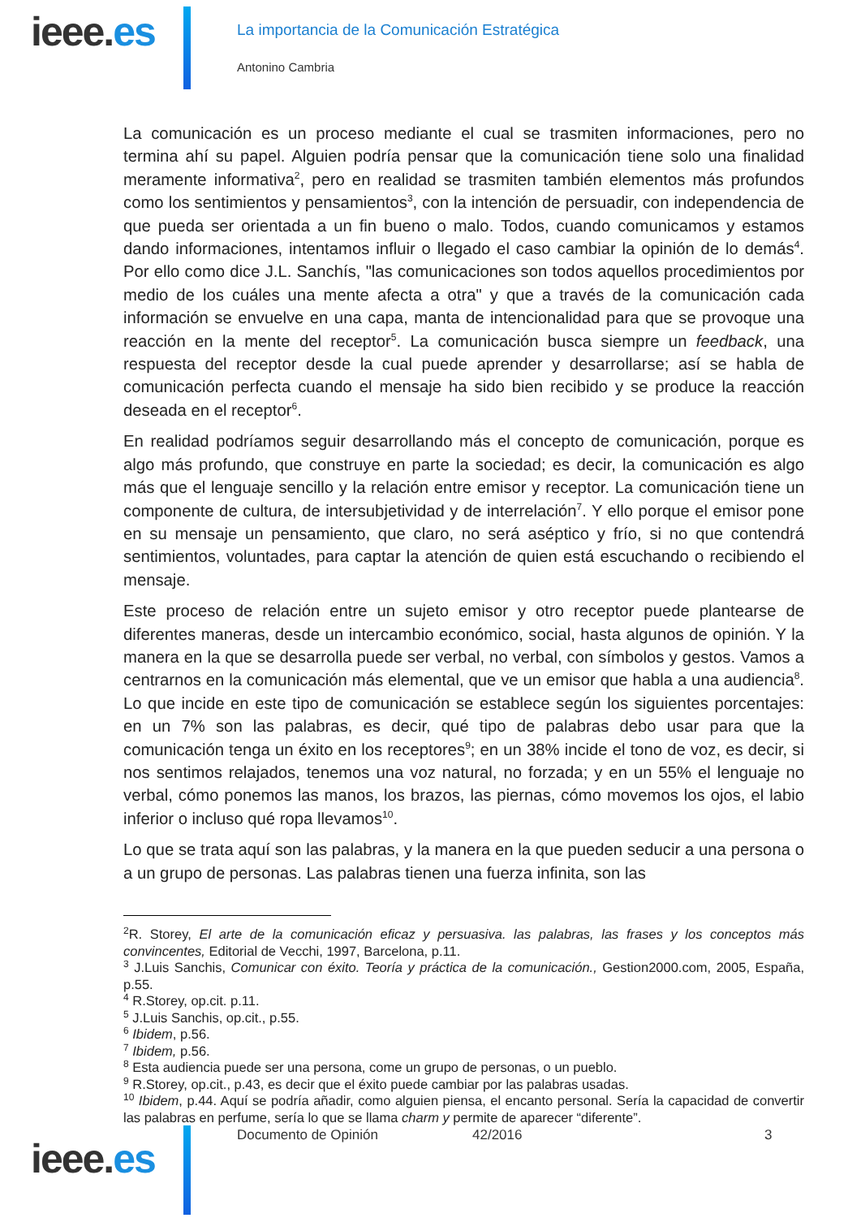ieee.es
La importancia de la Comunicación Estratégica
Antonino Cambria
La comunicación es un proceso mediante el cual se trasmiten informaciones, pero no termina ahí su papel. Alguien podría pensar que la comunicación tiene solo una finalidad meramente informativa<sup>2</sup>, pero en realidad se trasmiten también elementos más profundos como los sentimientos y pensamientos<sup>3</sup>, con la intención de persuadir, con independencia de que pueda ser orientada a un fin bueno o malo. Todos, cuando comunicamos y estamos dando informaciones, intentamos influir o llegado el caso cambiar la opinión de lo demás<sup>4</sup>. Por ello como dice J.L. Sanchís, "las comunicaciones son todos aquellos procedimientos por medio de los cuáles una mente afecta a otra" y que a través de la comunicación cada información se envuelve en una capa, manta de intencionalidad para que se provoque una reacción en la mente del receptor<sup>5</sup>. La comunicación busca siempre un feedback, una respuesta del receptor desde la cual puede aprender y desarrollarse; así se habla de comunicación perfecta cuando el mensaje ha sido bien recibido y se produce la reacción deseada en el receptor<sup>6</sup>.
En realidad podríamos seguir desarrollando más el concepto de comunicación, porque es algo más profundo, que construye en parte la sociedad; es decir, la comunicación es algo más que el lenguaje sencillo y la relación entre emisor y receptor. La comunicación tiene un componente de cultura, de intersubjetividad y de interrelación<sup>7</sup>. Y ello porque el emisor pone en su mensaje un pensamiento, que claro, no será aséptico y frío, si no que contendrá sentimientos, voluntades, para captar la atención de quien está escuchando o recibiendo el mensaje.
Este proceso de relación entre un sujeto emisor y otro receptor puede plantearse de diferentes maneras, desde un intercambio económico, social, hasta algunos de opinión. Y la manera en la que se desarrolla puede ser verbal, no verbal, con símbolos y gestos. Vamos a centrarnos en la comunicación más elemental, que ve un emisor que habla a una audiencia<sup>8</sup>. Lo que incide en este tipo de comunicación se establece según los siguientes porcentajes: en un 7% son las palabras, es decir, qué tipo de palabras debo usar para que la comunicación tenga un éxito en los receptores<sup>9</sup>; en un 38% incide el tono de voz, es decir, si nos sentimos relajados, tenemos una voz natural, no forzada; y en un 55% el lenguaje no verbal, cómo ponemos las manos, los brazos, las piernas, cómo movemos los ojos, el labio inferior o incluso qué ropa llevamos<sup>10</sup>.
Lo que se trata aquí son las palabras, y la manera en la que pueden seducir a una persona o a un grupo de personas. Las palabras tienen una fuerza infinita, son las
<sup>2</sup> R. Storey, El arte de la comunicación eficaz y persuasiva. las palabras, las frases y los conceptos más convincentes, Editorial de Vecchi, 1997, Barcelona, p.11.
<sup>3</sup> J.Luis Sanchis, Comunicar con éxito. Teoría y práctica de la comunicación., Gestion2000.com, 2005, España, p.55.
<sup>4</sup> R.Storey, op.cit. p.11.
<sup>5</sup> J.Luis Sanchis, op.cit., p.55.
<sup>6</sup> Ibidem, p.56.
<sup>7</sup> Ibidem, p.56.
<sup>8</sup> Esta audiencia puede ser una persona, come un grupo de personas, o un pueblo.
<sup>9</sup> R.Storey, op.cit., p.43, es decir que el éxito puede cambiar por las palabras usadas.
<sup>10</sup> Ibidem, p.44. Aquí se podría añadir, como alguien piensa, el encanto personal. Sería la capacidad de convertir las palabras en perfume, sería lo que se llama charm y permite de aparecer “diferente”.
ieee.es
Documento de Opinión 42/2016 3